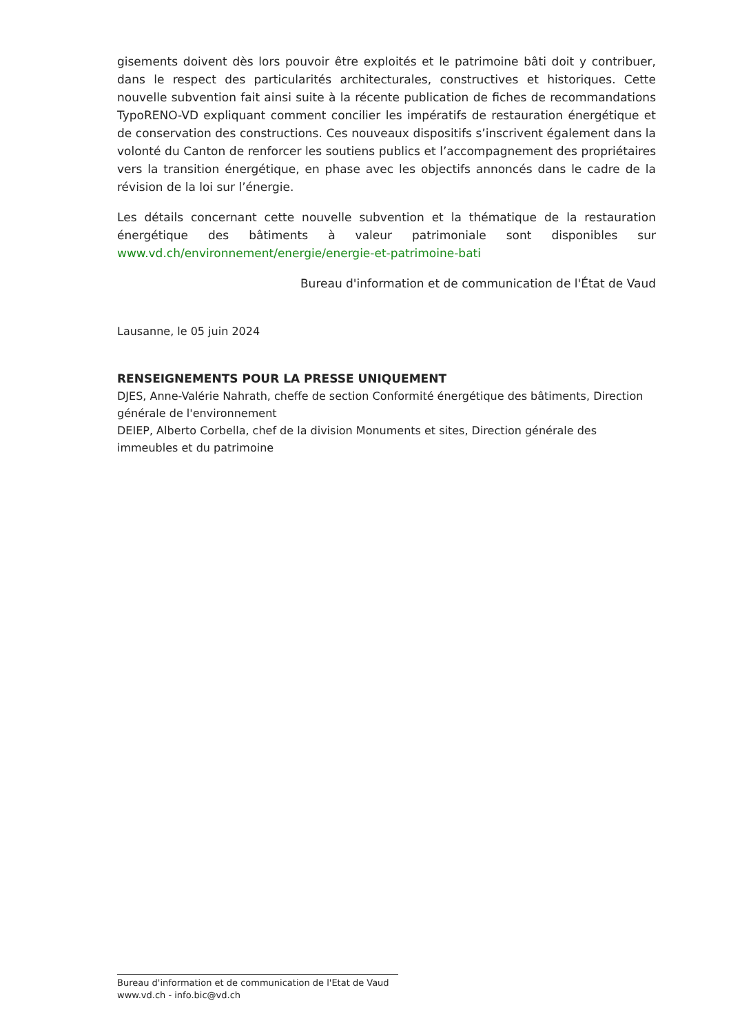gisements doivent dès lors pouvoir être exploités et le patrimoine bâti doit y contribuer, dans le respect des particularités architecturales, constructives et historiques. Cette nouvelle subvention fait ainsi suite à la récente publication de fiches de recommandations TypoRENO-VD expliquant comment concilier les impératifs de restauration énergétique et de conservation des constructions. Ces nouveaux dispositifs s’inscrivent également dans la volonté du Canton de renforcer les soutiens publics et l’accompagnement des propriétaires vers la transition énergétique, en phase avec les objectifs annoncés dans le cadre de la révision de la loi sur l’énergie.
Les détails concernant cette nouvelle subvention et la thématique de la restauration énergétique des bâtiments à valeur patrimoniale sont disponibles sur www.vd.ch/environnement/energie/energie-et-patrimoine-bati
Bureau d'information et de communication de l'État de Vaud
Lausanne, le 05 juin 2024
RENSEIGNEMENTS POUR LA PRESSE UNIQUEMENT
DJES, Anne-Valérie Nahrath, cheffe de section Conformité énergétique des bâtiments, Direction générale de l'environnement
DEIEP, Alberto Corbella, chef de la division Monuments et sites, Direction générale des immeubles et du patrimoine
Bureau d'information et de communication de l'Etat de Vaud
www.vd.ch - info.bic@vd.ch